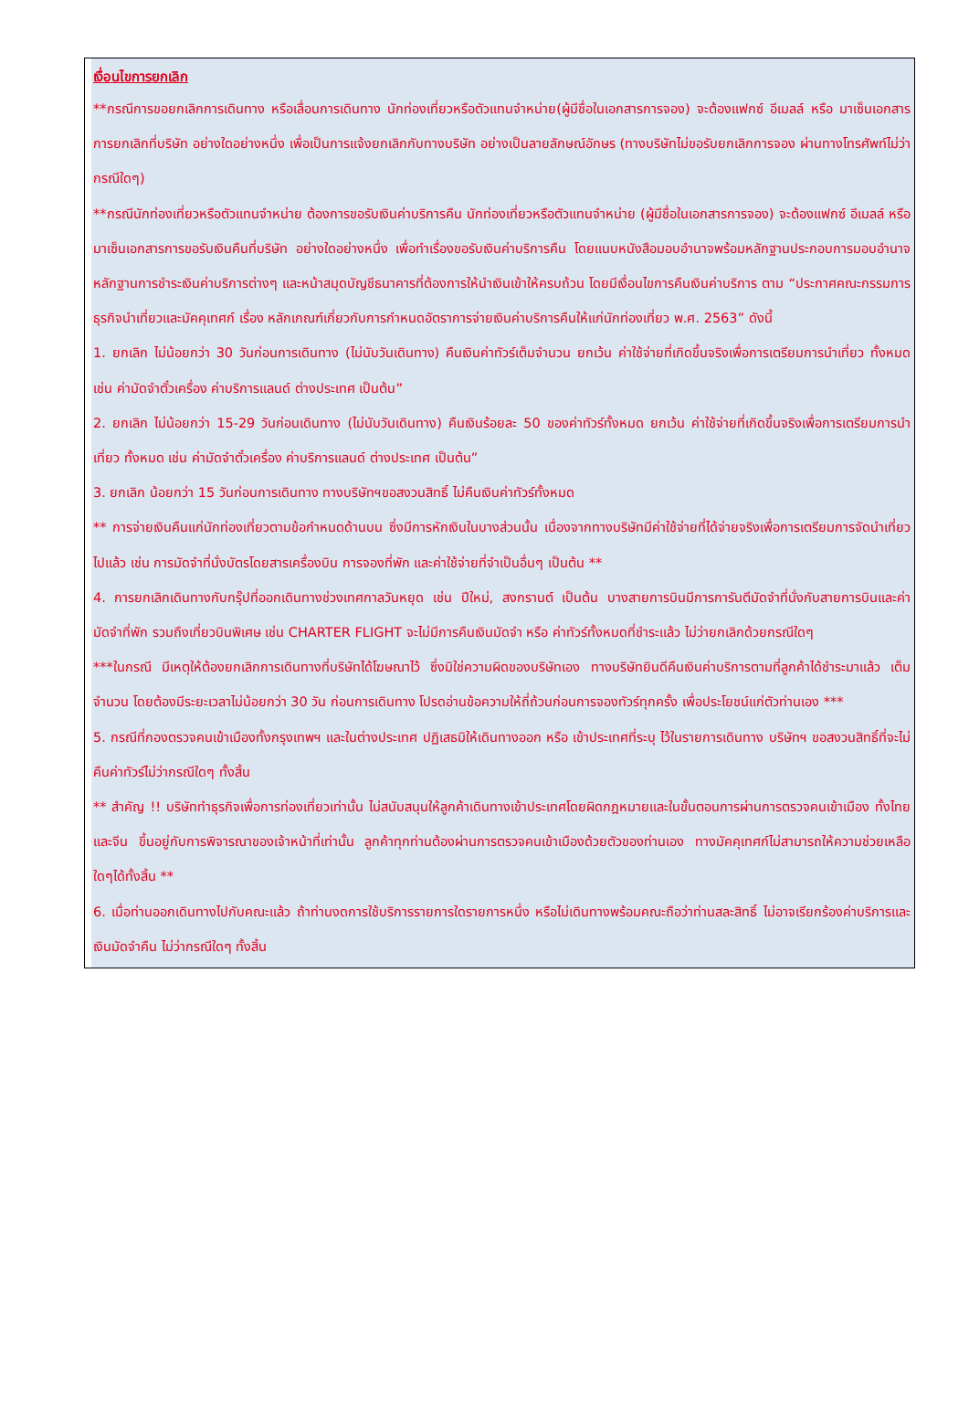เงื่อนไขการยกเลิก
**กรณีการขอยกเลิกการเดินทาง หรือเลื่อนการเดินทาง นักท่องเที่ยวหรือตัวแทนจำหน่าย(ผู้มีชื่อในเอกสารการจอง) จะต้องแฟกซ์ อีเมลล์ หรือ มาเซ็นเอกสารการยกเลิกที่บริษัท อย่างใดอย่างหนึ่ง เพื่อเป็นการแจ้งยกเลิกกับทางบริษัท อย่างเป็นลายลักษณ์อักษร (ทางบริษัทไม่ขอรับยกเลิกการจอง ผ่านทางโทรศัพท์ไม่ว่ากรณีใดๆ)
**กรณีนักท่องเที่ยวหรือตัวแทนจำหน่าย ต้องการขอรับเงินค่าบริการคืน นักท่องเที่ยวหรือตัวแทนจำหน่าย (ผู้มีชื่อในเอกสารการจอง) จะต้องแฟกซ์ อีเมลล์ หรือ มาเซ็นเอกสารการขอรับเงินคืนที่บริษัท อย่างใดอย่างหนึ่ง เพื่อทำเรื่องขอรับเงินค่าบริการคืน โดยแนบหนังสือมอบอำนาจพร้อมหลักฐานประกอบการมอบอำนาจ หลักฐานการชำระเงินค่าบริการต่างๆ และหน้าสมุดบัญชีธนาคารที่ต้องการให้นำเงินเข้าให้ครบถ้วน โดยมีเงื่อนไขการคืนเงินค่าบริการ ตาม “ประกาศคณะกรรมการธุรกิจนำเที่ยวและมัคคุเทศก์ เรื่อง หลักเกณฑ์เกี่ยวกับการกำหนดอัตราการจ่ายเงินค่าบริการคืนให้แก่นักท่องเที่ยว พ.ศ. 2563” ดังนี้
1. ยกเลิก ไม่น้อยกว่า 30 วันก่อนการเดินทาง (ไม่นับวันเดินทาง) คืนเงินค่าทัวร์เต็มจำนวน ยกเว้น ค่าใช้จ่ายที่เกิดขึ้นจริงเพื่อการเตรียมการนำเที่ยว ทั้งหมด เช่น ค่ามัดจำตั๋วเครื่อง ค่าบริการแลนด์ ต่างประเทศ เป็นต้น”
2. ยกเลิก ไม่น้อยกว่า 15-29 วันก่อนเดินทาง (ไม่นับวันเดินทาง) คืนเงินร้อยละ 50 ของค่าทัวร์ทั้งหมด ยกเว้น ค่าใช้จ่ายที่เกิดขึ้นจริงเพื่อการเตรียมการนำเที่ยว ทั้งหมด เช่น ค่ามัดจำตั๋วเครื่อง ค่าบริการแลนด์ ต่างประเทศ เป็นต้น”
3. ยกเลิก น้อยกว่า 15 วันก่อนการเดินทาง ทางบริษัทฯขอสงวนสิทธิ์ ไม่คืนเงินค่าทัวร์ทั้งหมด
** การจ่ายเงินคืนแก่นักท่องเที่ยวตามข้อกำหนดด้านบน ซึ่งมีการหักเงินในบางส่วนนั้น เนื่องจากทางบริษัทมีค่าใช้จ่ายที่ได้จ่ายจริงเพื่อการเตรียมการจัดนำเที่ยวไปแล้ว เช่น การมัดจำที่นั่งบัตรโดยสารเครื่องบิน การจองที่พัก และค่าใช้จ่ายที่จำเป็นอื่นๆ เป็นต้น **
4. การยกเลิกเดินทางกับกรุ๊ปที่ออกเดินทางช่วงเทศกาลวันหยุด เช่น ปีใหม่, สงกรานต์ เป็นต้น บางสายการบินมีการการันตีมัดจำที่นั่งกับสายการบินและค่ามัดจำที่พัก รวมถึงเที่ยวบินพิเศษ เช่น CHARTER FLIGHT จะไม่มีการคืนเงินมัดจำ หรือ ค่าทัวร์ทั้งหมดที่ชำระแล้ว ไม่ว่ายกเลิกด้วยกรณีใดๆ
***ในกรณี มีเหตุให้ต้องยกเลิกการเดินทางที่บริษัทได้โฆษณาไว้ ซึ่งมิใช่ความผิดของบริษัทเอง ทางบริษัทยินดีคืนเงินค่าบริการตามที่ลูกค้าได้ชำระมาแล้ว เต็มจำนวน โดยต้องมีระยะเวลาไม่น้อยกว่า 30 วัน ก่อนการเดินทาง โปรดอ่านข้อความให้ถี่ถ้วนก่อนการจองทัวร์ทุกครั้ง เพื่อประโยชน์แก่ตัวท่านเอง ***
5. กรณีที่กองตรวจคนเข้าเมืองทั้งกรุงเทพฯ และในต่างประเทศ ปฏิเสธมิให้เดินทางออก หรือ เข้าประเทศที่ระบุ ไว้ในรายการเดินทาง บริษัทฯ ขอสงวนสิทธิ์ที่จะไม่คืนค่าทัวร์ไม่ว่ากรณีใดๆ ทั้งสิ้น
** สำคัญ !! บริษัททำธุรกิจเพื่อการท่องเที่ยวเท่านั้น ไม่สนับสนุนให้ลูกค้าเดินทางเข้าประเทศโดยผิดกฎหมายและในขั้นตอนการผ่านการตรวจคนเข้าเมือง ทั้งไทยและจีน ขึ้นอยู่กับการพิจารณาของเจ้าหน้าที่เท่านั้น ลูกค้าทุกท่านต้องผ่านการตรวจคนเข้าเมืองด้วยตัวของท่านเอง ทางมัคคุเทศก์ไม่สามารถให้ความช่วยเหลือใดๆได้ทั้งสิ้น **
6. เมื่อท่านออกเดินทางไปกับคณะแล้ว ถ้าท่านงดการใช้บริการรายการใดรายการหนึ่ง หรือไม่เดินทางพร้อมคณะถือว่าท่านสละสิทธิ์ ไม่อาจเรียกร้องค่าบริการและเงินมัดจำคืน ไม่ว่ากรณีใดๆ ทั้งสิ้น